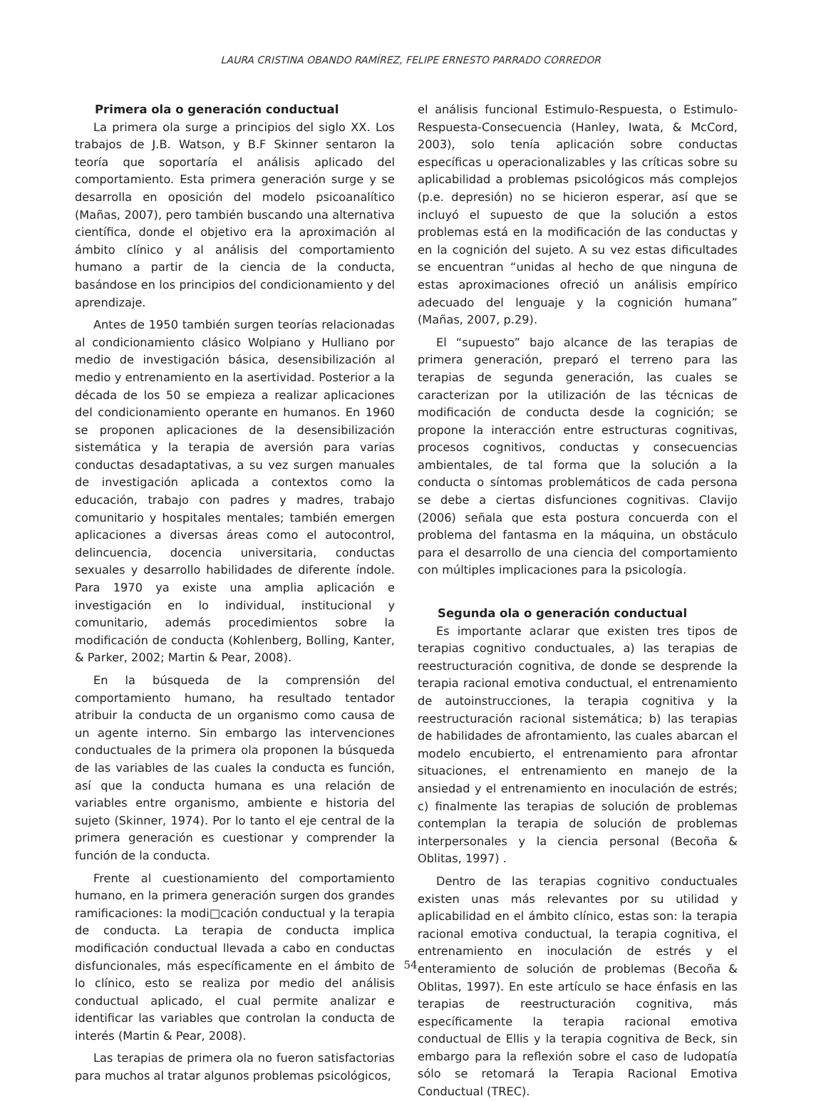LAURA CRISTINA OBANDO RAMÍREZ, FELIPE ERNESTO PARRADO CORREDOR
Primera ola o generación conductual
La primera ola surge a principios del siglo XX. Los trabajos de J.B. Watson, y B.F Skinner sentaron la teoría que soportaría el análisis aplicado del comportamiento. Esta primera generación surge y se desarrolla en oposición del modelo psicoanalítico (Mañas, 2007), pero también buscando una alternativa científica, donde el objetivo era la aproximación al ámbito clínico y al análisis del comportamiento humano a partir de la ciencia de la conducta, basándose en los principios del condicionamiento y del aprendizaje.
Antes de 1950 también surgen teorías relacionadas al condicionamiento clásico Wolpiano y Hulliano por medio de investigación básica, desensibilización al medio y entrenamiento en la asertividad. Posterior a la década de los 50 se empieza a realizar aplicaciones del condicionamiento operante en humanos. En 1960 se proponen aplicaciones de la desensibilización sistemática y la terapia de aversión para varias conductas desadaptativas, a su vez surgen manuales de investigación aplicada a contextos como la educación, trabajo con padres y madres, trabajo comunitario y hospitales mentales; también emergen aplicaciones a diversas áreas como el autocontrol, delincuencia, docencia universitaria, conductas sexuales y desarrollo habilidades de diferente índole. Para 1970 ya existe una amplia aplicación e investigación en lo individual, institucional y comunitario, además procedimientos sobre la modificación de conducta (Kohlenberg, Bolling, Kanter, & Parker, 2002; Martin & Pear, 2008).
En la búsqueda de la comprensión del comportamiento humano, ha resultado tentador atribuir la conducta de un organismo como causa de un agente interno. Sin embargo las intervenciones conductuales de la primera ola proponen la búsqueda de las variables de las cuales la conducta es función, así que la conducta humana es una relación de variables entre organismo, ambiente e historia del sujeto (Skinner, 1974). Por lo tanto el eje central de la primera generación es cuestionar y comprender la función de la conducta.
Frente al cuestionamiento del comportamiento humano, en la primera generación surgen dos grandes ramificaciones: la modi□cación conductual y la terapia de conducta. La terapia de conducta implica modificación conductual llevada a cabo en conductas disfuncionales, más específicamente en el ámbito de lo clínico, esto se realiza por medio del análisis conductual aplicado, el cual permite analizar e identificar las variables que controlan la conducta de interés (Martin & Pear, 2008).
Las terapias de primera ola no fueron satisfactorias para muchos al tratar algunos problemas psicológicos,
el análisis funcional Estimulo-Respuesta, o Estimulo-Respuesta-Consecuencia (Hanley, Iwata, & McCord, 2003), solo tenía aplicación sobre conductas específicas u operacionalizables y las críticas sobre su aplicabilidad a problemas psicológicos más complejos (p.e. depresión) no se hicieron esperar, así que se incluyó el supuesto de que la solución a estos problemas está en la modificación de las conductas y en la cognición del sujeto. A su vez estas dificultades se encuentran “unidas al hecho de que ninguna de estas aproximaciones ofreció un análisis empírico adecuado del lenguaje y la cognición humana” (Mañas, 2007, p.29).
El “supuesto” bajo alcance de las terapias de primera generación, preparó el terreno para las terapias de segunda generación, las cuales se caracterizan por la utilización de las técnicas de modificación de conducta desde la cognición; se propone la interacción entre estructuras cognitivas, procesos cognitivos, conductas y consecuencias ambientales, de tal forma que la solución a la conducta o síntomas problemáticos de cada persona se debe a ciertas disfunciones cognitivas. Clavijo (2006) señala que esta postura concuerda con el problema del fantasma en la máquina, un obstáculo para el desarrollo de una ciencia del comportamiento con múltiples implicaciones para la psicología.
Segunda ola o generación conductual
Es importante aclarar que existen tres tipos de terapias cognitivo conductuales, a) las terapias de reestructuración cognitiva, de donde se desprende la terapia racional emotiva conductual, el entrenamiento de autoinstrucciones, la terapia cognitiva y la reestructuración racional sistemática; b) las terapias de habilidades de afrontamiento, las cuales abarcan el modelo encubierto, el entrenamiento para afrontar situaciones, el entrenamiento en manejo de la ansiedad y el entrenamiento en inoculación de estrés; c) finalmente las terapias de solución de problemas contemplan la terapia de solución de problemas interpersonales y la ciencia personal (Becoña & Oblitas, 1997) .
Dentro de las terapias cognitivo conductuales existen unas más relevantes por su utilidad y aplicabilidad en el ámbito clínico, estas son: la terapia racional emotiva conductual, la terapia cognitiva, el entrenamiento en inoculación de estrés y el enteramiento de solución de problemas (Becoña & Oblitas, 1997). En este artículo se hace énfasis en las terapias de reestructuración cognitiva, más específicamente la terapia racional emotiva conductual de Ellis y la terapia cognitiva de Beck, sin embargo para la reflexión sobre el caso de ludopatía sólo se retomará la Terapia Racional Emotiva Conductual (TREC).
54